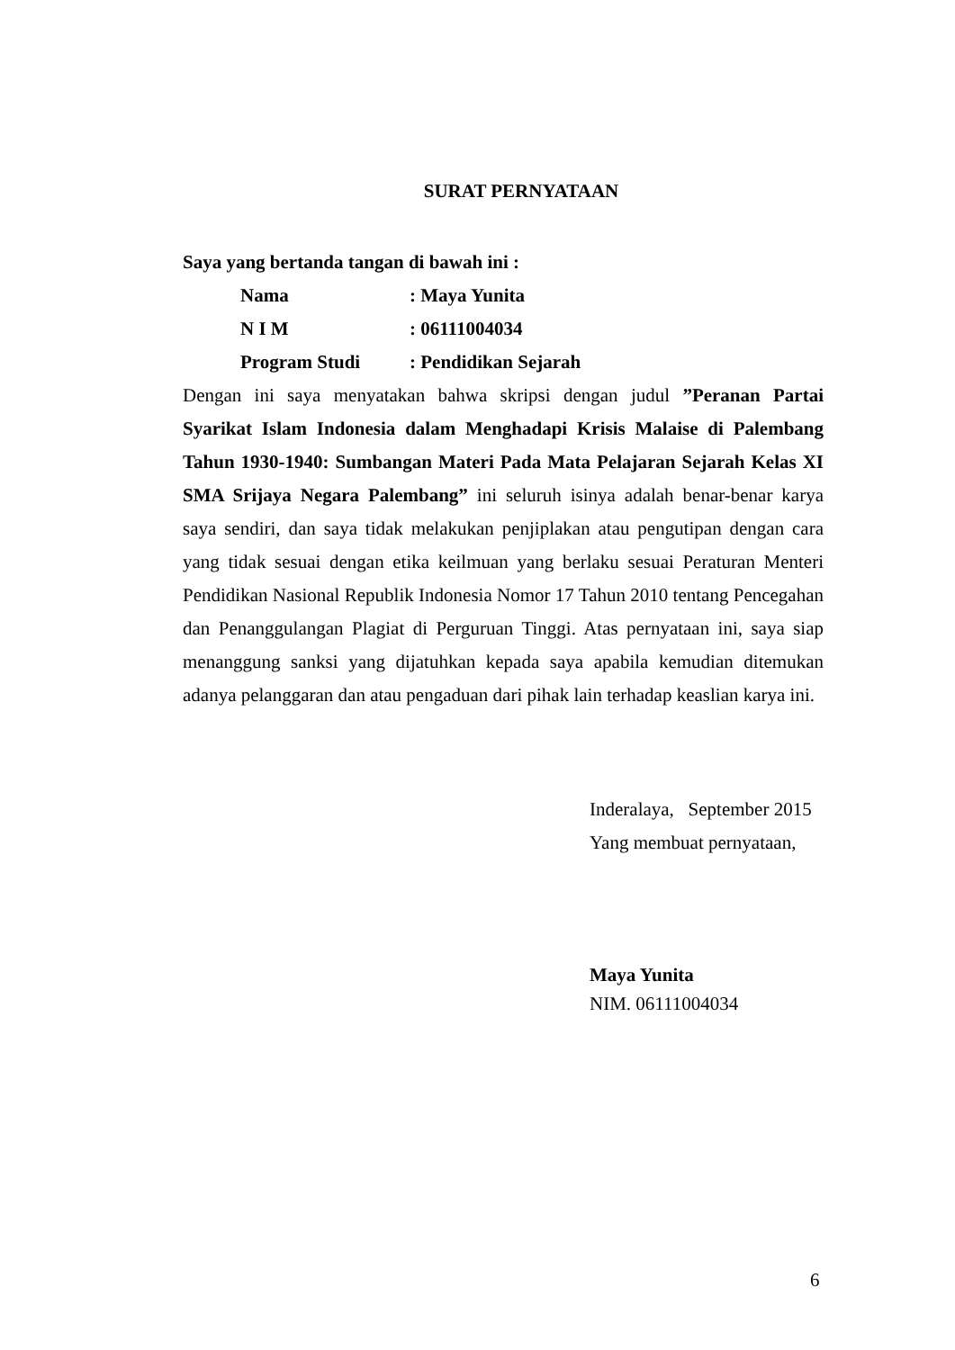SURAT PERNYATAAN
Saya yang bertanda tangan di bawah ini :
| Nama | : Maya Yunita |
| N I M | : 06111004034 |
| Program Studi | : Pendidikan Sejarah |
Dengan ini saya menyatakan bahwa skripsi dengan judul ”Peranan Partai Syarikat Islam Indonesia dalam Menghadapi Krisis Malaise di Palembang Tahun 1930-1940: Sumbangan Materi Pada Mata Pelajaran Sejarah Kelas XI SMA Srijaya Negara Palembang” ini seluruh isinya adalah benar-benar karya saya sendiri, dan saya tidak melakukan penjiplakan atau pengutipan dengan cara yang tidak sesuai dengan etika keilmuan yang berlaku sesuai Peraturan Menteri Pendidikan Nasional Republik Indonesia Nomor 17 Tahun 2010 tentang Pencegahan dan Penanggulangan Plagiat di Perguruan Tinggi. Atas pernyataan ini, saya siap menanggung sanksi yang dijatuhkan kepada saya apabila kemudian ditemukan adanya pelanggaran dan atau pengaduan dari pihak lain terhadap keaslian karya ini.
Inderalaya, September 2015
Yang membuat pernyataan,
Maya Yunita
NIM. 06111004034
6